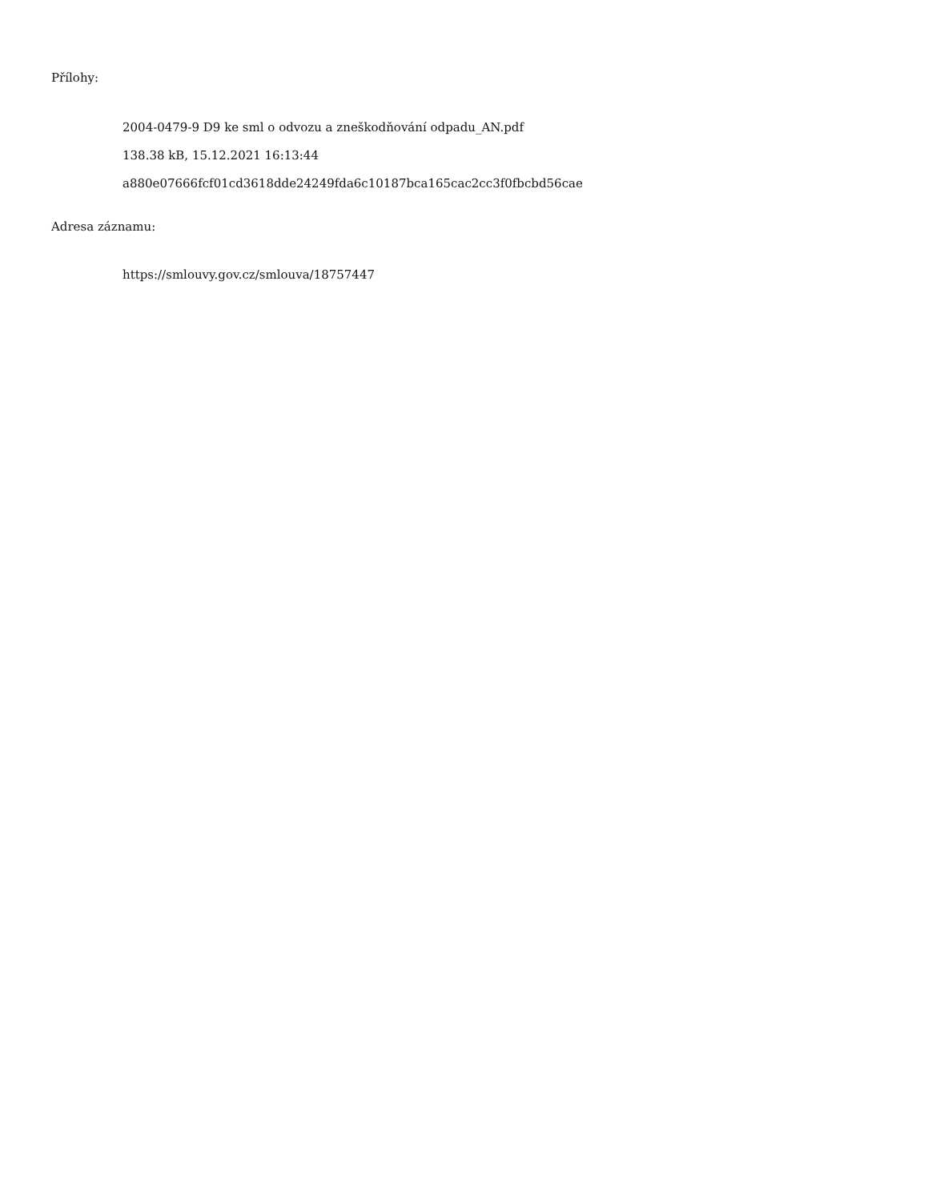Přílohy:
2004-0479-9 D9 ke sml o odvozu a zneškodňování odpadu_AN.pdf
138.38 kB, 15.12.2021 16:13:44
a880e07666fcf01cd3618dde24249fda6c10187bca165cac2cc3f0fbcbd56cae
Adresa záznamu:
https://smlouvy.gov.cz/smlouva/18757447